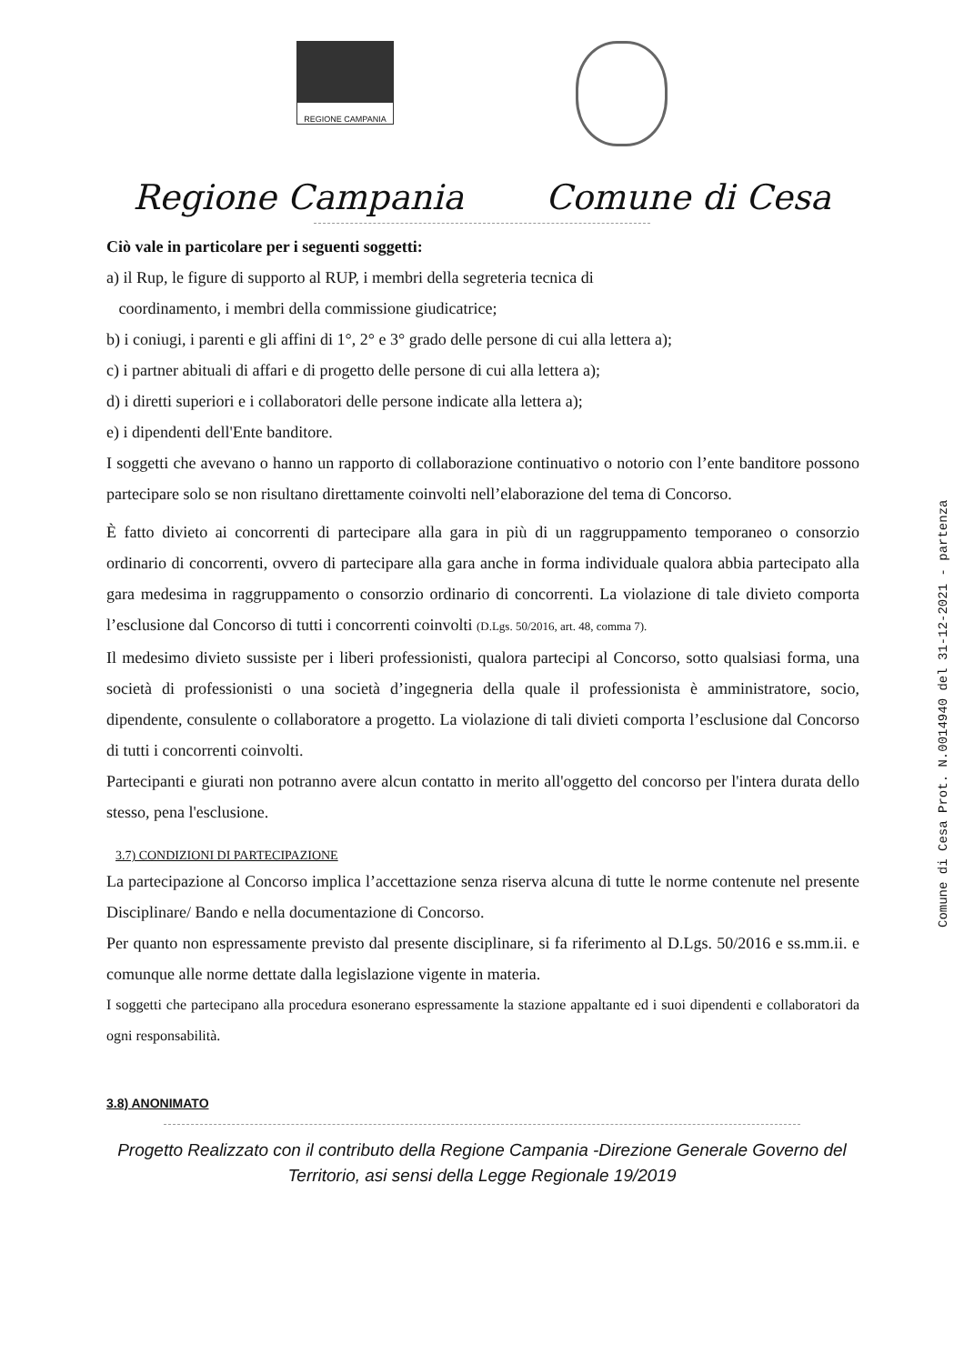REGIONE CAMPANIA
Regione Campania Comune di Cesa
Ciò vale in particolare per i seguenti soggetti:
a) il Rup, le figure di supporto al RUP, i membri della segreteria tecnica di
coordinamento, i membri della commissione giudicatrice;
b) i coniugi, i parenti e gli affini di 1°, 2° e 3° grado delle persone di cui alla lettera a);
c) i partner abituali di affari e di progetto delle persone di cui alla lettera a);
d) i diretti superiori e i collaboratori delle persone indicate alla lettera a);
e) i dipendenti dell'Ente banditore.
I soggetti che avevano o hanno un rapporto di collaborazione continuativo o notorio con l’ente banditore possono partecipare solo se non risultano direttamente coinvolti nell’elaborazione del tema di Concorso.
È fatto divieto ai concorrenti di partecipare alla gara in più di un raggruppamento temporaneo o consorzio ordinario di concorrenti, ovvero di partecipare alla gara anche in forma individuale qualora abbia partecipato alla gara medesima in raggruppamento o consorzio ordinario di concorrenti. La violazione di tale divieto comporta l’esclusione dal Concorso di tutti i concorrenti coinvolti (D.Lgs. 50/2016, art. 48, comma 7).
Il medesimo divieto sussiste per i liberi professionisti, qualora partecipi al Concorso, sotto qualsiasi forma, una società di professionisti o una società d’ingegneria della quale il professionista è amministratore, socio, dipendente, consulente o collaboratore a progetto. La violazione di tali divieti comporta l’esclusione dal Concorso di tutti i concorrenti coinvolti.
Partecipanti e giurati non potranno avere alcun contatto in merito all'oggetto del concorso per l'intera durata dello stesso, pena l'esclusione.
3.7) CONDIZIONI DI PARTECIPAZIONE
La partecipazione al Concorso implica l’accettazione senza riserva alcuna di tutte le norme contenute nel presente Disciplinare/ Bando e nella documentazione di Concorso.
Per quanto non espressamente previsto dal presente disciplinare, si fa riferimento al D.Lgs. 50/2016 e ss.mm.ii. e comunque alle norme dettate dalla legislazione vigente in materia.
I soggetti che partecipano alla procedura esonerano espressamente la stazione appaltante ed i suoi dipendenti e collaboratori da ogni responsabilità.
3.8) ANONIMATO
Progetto Realizzato con il contributo della Regione Campania -Direzione Generale Governo del
Territorio, asi sensi della Legge Regionale 19/2019
Comune di Cesa Prot. N.0014940 del 31-12-2021 - partenza